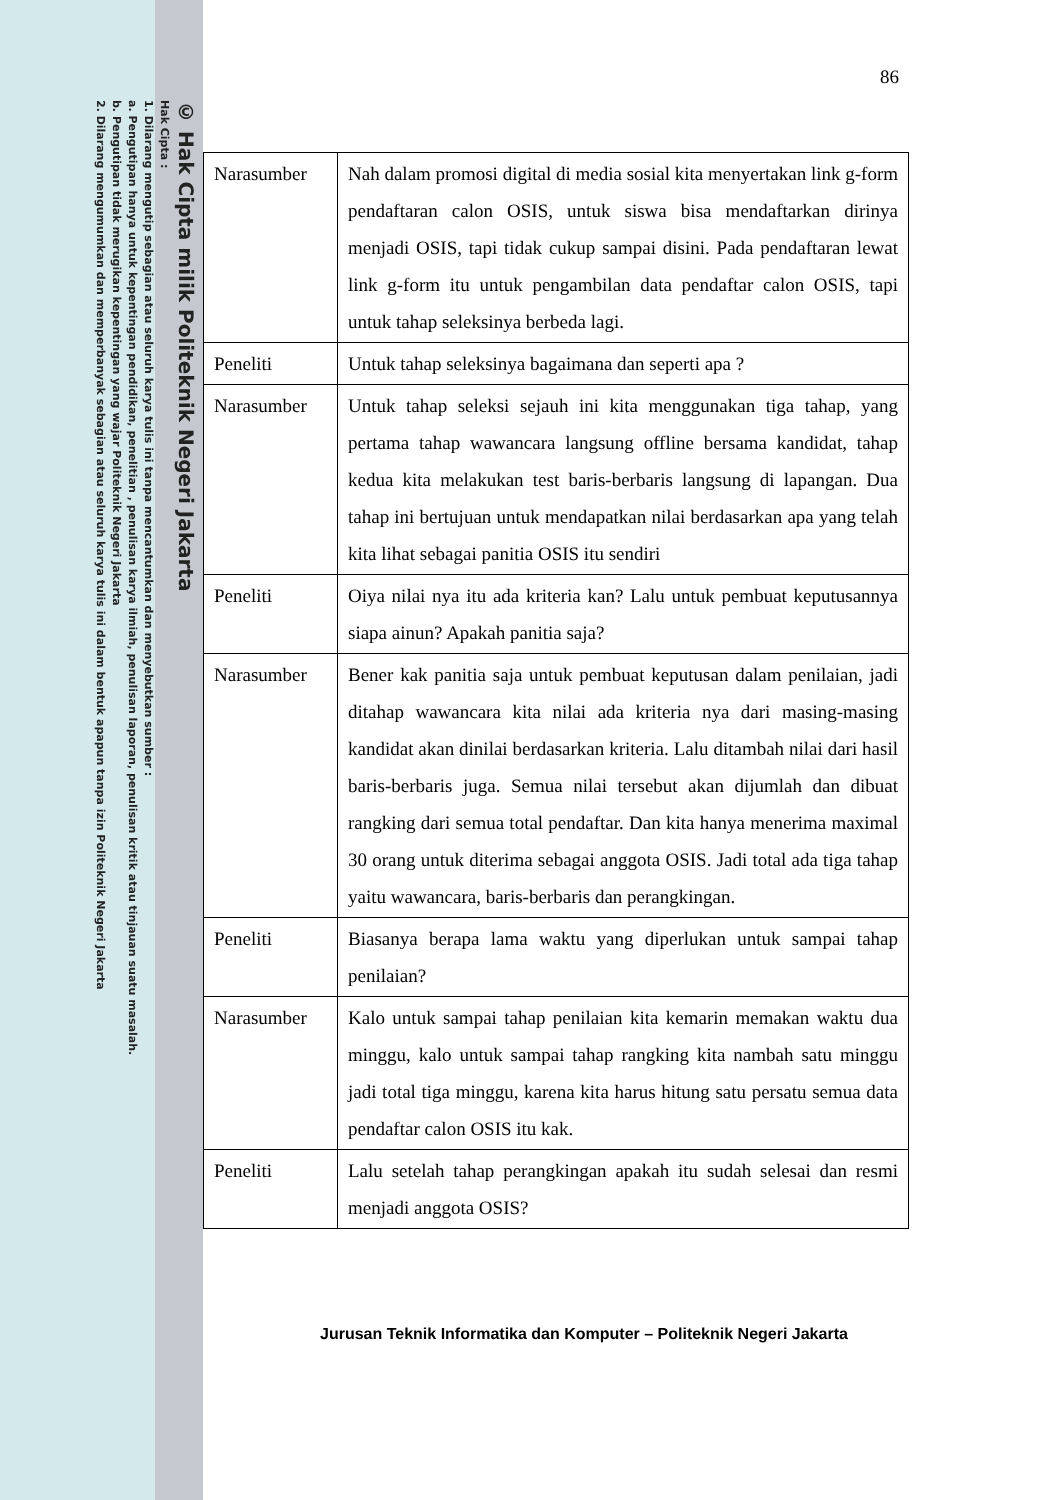© Hak Cipta milik Politeknik Negeri Jakarta
Hak Cipta :
1. Dilarang mengutip sebagian atau seluruh karya tulis ini tanpa mencantumkan dan menyebutkan sumber :
a. Pengutipan hanya untuk kepentingan pendidikan, penelitian , penulisan karya ilmiah, penulisan laporan, penulisan kritik atau tinjauan suatu masalah.
b. Pengutipan tidak merugikan kepentingan yang wajar Politeknik Negeri Jakarta
2. Dilarang mengumumkan dan memperbanyak sebagian atau seluruh karya tulis ini dalam bentuk apapun tanpa izin Politeknik Negeri Jakarta
86
| Narasumber | Nah dalam promosi digital di media sosial kita menyertakan link g-form pendaftaran calon OSIS, untuk siswa bisa mendaftarkan dirinya menjadi OSIS, tapi tidak cukup sampai disini. Pada pendaftaran lewat link g-form itu untuk pengambilan data pendaftar calon OSIS, tapi untuk tahap seleksinya berbeda lagi. |
| Peneliti | Untuk tahap seleksinya bagaimana dan seperti apa ? |
| Narasumber | Untuk tahap seleksi sejauh ini kita menggunakan tiga tahap, yang pertama tahap wawancara langsung offline bersama kandidat, tahap kedua kita melakukan test baris-berbaris langsung di lapangan. Dua tahap ini bertujuan untuk mendapatkan nilai berdasarkan apa yang telah kita lihat sebagai panitia OSIS itu sendiri |
| Peneliti | Oiya nilai nya itu ada kriteria kan? Lalu untuk pembuat keputusannya siapa ainun? Apakah panitia saja? |
| Narasumber | Bener kak panitia saja untuk pembuat keputusan dalam penilaian, jadi ditahap wawancara kita nilai ada kriteria nya dari masing-masing kandidat akan dinilai berdasarkan kriteria. Lalu ditambah nilai dari hasil baris-berbaris juga. Semua nilai tersebut akan dijumlah dan dibuat rangking dari semua total pendaftar. Dan kita hanya menerima maximal 30 orang untuk diterima sebagai anggota OSIS. Jadi total ada tiga tahap yaitu wawancara, baris-berbaris dan perangkingan. |
| Peneliti | Biasanya berapa lama waktu yang diperlukan untuk sampai tahap penilaian? |
| Narasumber | Kalo untuk sampai tahap penilaian kita kemarin memakan waktu dua minggu, kalo untuk sampai tahap rangking kita nambah satu minggu jadi total tiga minggu, karena kita harus hitung satu persatu semua data pendaftar calon OSIS itu kak. |
| Peneliti | Lalu setelah tahap perangkingan apakah itu sudah selesai dan resmi menjadi anggota OSIS? |
Jurusan Teknik Informatika dan Komputer – Politeknik Negeri Jakarta